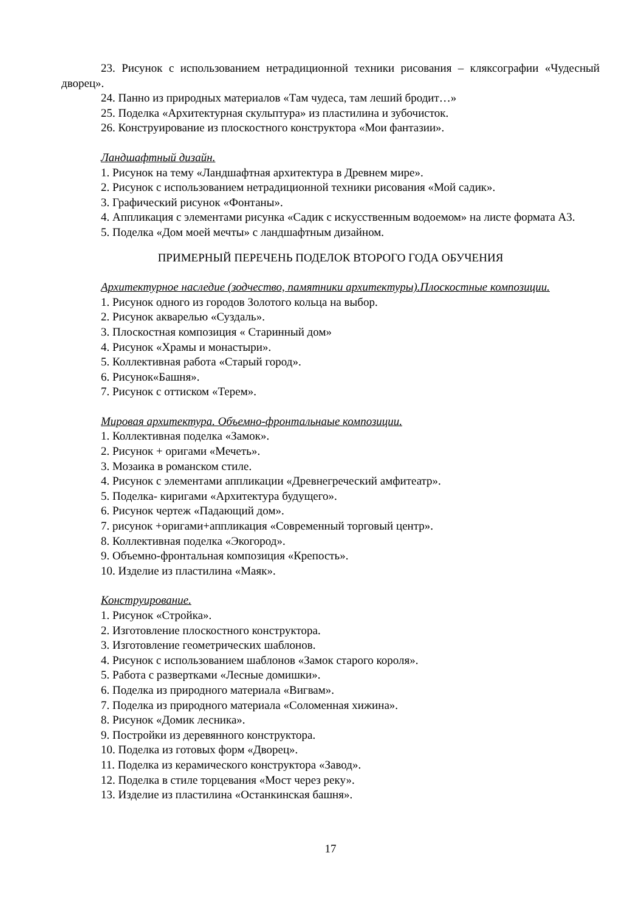23. Рисунок с использованием нетрадиционной техники рисования – кляксографии «Чудесный дворец».
24. Панно из природных материалов «Там чудеса, там леший бродит…»
25. Поделка «Архитектурная скульптура» из пластилина и зубочисток.
26. Конструирование из плоскостного конструктора «Мои фантазии».
Ландшафтный дизайн.
1. Рисунок на тему «Ландшафтная архитектура в Древнем мире».
2. Рисунок с использованием нетрадиционной техники рисования «Мой садик».
3. Графический рисунок «Фонтаны».
4. Аппликация с элементами рисунка «Садик с искусственным водоемом» на листе формата А3.
5. Поделка «Дом моей мечты» с ландшафтным дизайном.
ПРИМЕРНЫЙ ПЕРЕЧЕНЬ ПОДЕЛОК ВТОРОГО ГОДА ОБУЧЕНИЯ
Архитектурное наследие (зодчество, памятники архитектуры).Плоскостные композиции.
1. Рисунок одного из городов Золотого кольца на выбор.
2. Рисунок акварелью «Суздаль».
3. Плоскостная композиция « Старинный дом»
4. Рисунок «Храмы и монастыри».
5. Коллективная работа «Старый город».
6. Рисунок«Башня».
7. Рисунок с оттиском «Терем».
Мировая архитектура. Объемно-фронтальнаые композиции.
1. Коллективная поделка «Замок».
2. Рисунок + оригами «Мечеть».
3. Мозаика в романском стиле.
4. Рисунок с элементами аппликации «Древнегреческий амфитеатр».
5. Поделка- киригами «Архитектура будущего».
6. Рисунок чертеж «Падающий дом».
7. рисунок +оригами+аппликация «Современный торговый центр».
8. Коллективная поделка «Экогород».
9. Объемно-фронтальная композиция «Крепость».
10. Изделие из пластилина «Маяк».
Конструирование.
1. Рисунок «Стройка».
2. Изготовление плоскостного конструктора.
3. Изготовление геометрических шаблонов.
4. Рисунок с использованием шаблонов «Замок старого короля».
5. Работа с развертками «Лесные домишки».
6. Поделка из природного материала «Вигвам».
7. Поделка из природного материала «Соломенная хижина».
8. Рисунок «Домик лесника».
9. Постройки из деревянного конструктора.
10. Поделка из готовых форм «Дворец».
11. Поделка из керамического конструктора «Завод».
12. Поделка в стиле торцевания «Мост через реку».
13. Изделие из пластилина «Останкинская башня».
17